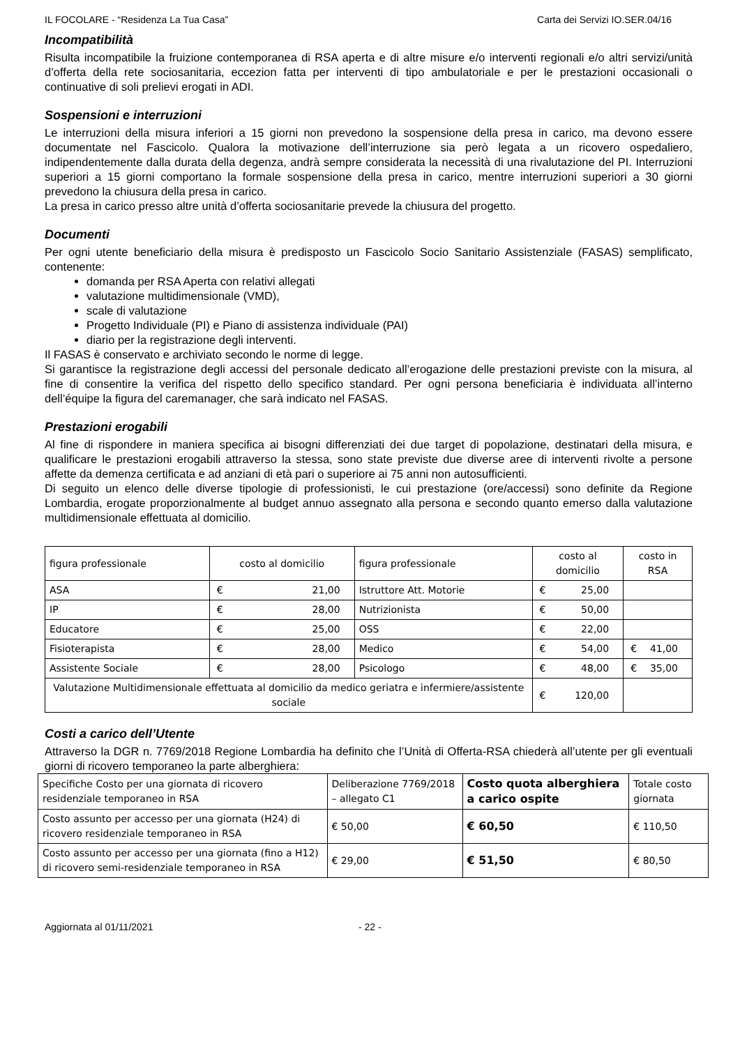IL FOCOLARE - “Residenza La Tua Casa” Carta dei Servizi IO.SER.04/16
Incompatibilità
Risulta incompatibile la fruizione contemporanea di RSA aperta e di altre misure e/o interventi regionali e/o altri servizi/unità d’offerta della rete sociosanitaria, eccezion fatta per interventi di tipo ambulatoriale e per le prestazioni occasionali o continuative di soli prelievi erogati in ADI.
Sospensioni e interruzioni
Le interruzioni della misura inferiori a 15 giorni non prevedono la sospensione della presa in carico, ma devono essere documentate nel Fascicolo. Qualora la motivazione dell’interruzione sia però legata a un ricovero ospedaliero, indipendentemente dalla durata della degenza, andrà sempre considerata la necessità di una rivalutazione del PI. Interruzioni superiori a 15 giorni comportano la formale sospensione della presa in carico, mentre interruzioni superiori a 30 giorni prevedono la chiusura della presa in carico.
La presa in carico presso altre unità d’offerta sociosanitarie prevede la chiusura del progetto.
Documenti
Per ogni utente beneficiario della misura è predisposto un Fascicolo Socio Sanitario Assistenziale (FASAS) semplificato, contenente:
domanda per RSA Aperta con relativi allegati
valutazione multidimensionale (VMD),
scale di valutazione
Progetto Individuale (PI) e Piano di assistenza individuale (PAI)
diario per la registrazione degli interventi.
Il FASAS è conservato e archiviato secondo le norme di legge.
Si garantisce la registrazione degli accessi del personale dedicato all’erogazione delle prestazioni previste con la misura, al fine di consentire la verifica del rispetto dello specifico standard. Per ogni persona beneficiaria è individuata all’interno dell’équipe la figura del caremanager, che sarà indicato nel FASAS.
Prestazioni erogabili
Al fine di rispondere in maniera specifica ai bisogni differenziati dei due target di popolazione, destinatari della misura, e qualificare le prestazioni erogabili attraverso la stessa, sono state previste due diverse aree di interventi rivolte a persone affette da demenza certificata e ad anziani di età pari o superiore ai 75 anni non autosufficienti.
Di seguito un elenco delle diverse tipologie di professionisti, le cui prestazione (ore/accessi) sono definite da Regione Lombardia, erogate proporzionalmente al budget annuo assegnato alla persona e secondo quanto emerso dalla valutazione multidimensionale effettuata al domicilio.
| figura professionale | costo al domicilio | figura professionale | costo al domicilio | costo in RSA |
| --- | --- | --- | --- | --- |
| ASA | € 21,00 | Istruttore Att. Motorie | € 25,00 | |
| IP | € 28,00 | Nutrizionista | € 50,00 | |
| Educatore | € 25,00 | OSS | € 22,00 | |
| Fisioterapista | € 28,00 | Medico | € 54,00 | € 41,00 |
| Assistente Sociale | € 28,00 | Psicologo | € 48,00 | € 35,00 |
| Valutazione Multidimensionale effettuata al domicilio da medico geriatra e infermiere/assistente sociale | | | € 120,00 | |
Costi a carico dell’Utente
Attraverso la DGR n. 7769/2018 Regione Lombardia ha definito che l’Unità di Offerta-RSA chiederà all’utente per gli eventuali giorni di ricovero temporaneo la parte alberghiera:
| Specifiche Costo per una giornata di ricovero residenziale temporaneo in RSA | Deliberazione 7769/2018 – allegato C1 | Costo quota alberghiera a carico ospite | Totale costo giornata |
| Costo assunto per accesso per una giornata (H24) di ricovero residenziale temporaneo in RSA | € 50,00 | € 60,50 | € 110,50 |
| Costo assunto per accesso per una giornata (fino a H12) di ricovero semi-residenziale temporaneo in RSA | € 29,00 | € 51,50 | € 80,50 |
Aggiornata al 01/11/2021 - 22 -